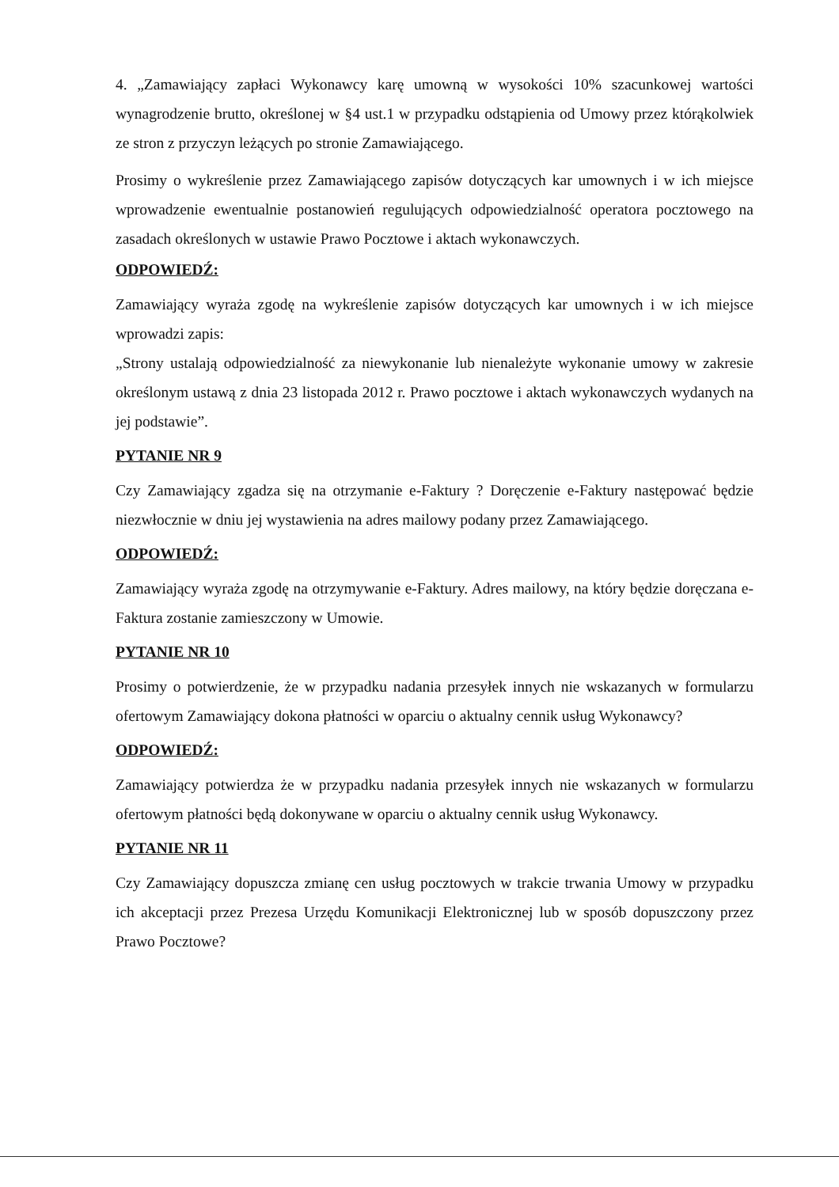4. „Zamawiający zapłaci Wykonawcy karę umowną w wysokości 10% szacunkowej wartości wynagrodzenie brutto, określonej w §4 ust.1 w przypadku odstąpienia od Umowy przez którąkolwiek ze stron z przyczyn leżących po stronie Zamawiającego.
Prosimy o wykreślenie przez Zamawiającego zapisów dotyczących kar umownych i w ich miejsce wprowadzenie ewentualnie postanowień regulujących odpowiedzialność operatora pocztowego na zasadach określonych w ustawie Prawo Pocztowe i aktach wykonawczych.
ODPOWIEDŹ:
Zamawiający wyraża zgodę na wykreślenie zapisów dotyczących kar umownych i w ich miejsce wprowadzi zapis:
„Strony ustalają odpowiedzialność za niewykonanie lub nienależyte wykonanie umowy w zakresie określonym ustawą z dnia 23 listopada 2012 r. Prawo pocztowe i aktach wykonawczych wydanych na jej podstawie”.
PYTANIE NR 9
Czy Zamawiający zgadza się na otrzymanie e-Faktury ? Doręczenie e-Faktury następować będzie niezwłocznie w dniu jej wystawienia na adres mailowy podany przez Zamawiającego.
ODPOWIEDŹ:
Zamawiający wyraża zgodę na otrzymywanie e-Faktury. Adres mailowy, na który będzie doręczana e-Faktura zostanie zamieszczony w Umowie.
PYTANIE NR 10
Prosimy o potwierdzenie, że w przypadku nadania przesyłek innych nie wskazanych w formularzu ofertowym Zamawiający dokona płatności w oparciu o aktualny cennik usług Wykonawcy?
ODPOWIEDŹ:
Zamawiający potwierdza że w przypadku nadania przesyłek innych nie wskazanych w formularzu ofertowym płatności będą dokonywane w oparciu o aktualny cennik usług Wykonawcy.
PYTANIE NR 11
Czy Zamawiający dopuszcza zmianę cen usług pocztowych w trakcie trwania Umowy w przypadku ich akceptacji przez Prezesa Urzędu Komunikacji Elektronicznej lub w sposób dopuszczony przez Prawo Pocztowe?